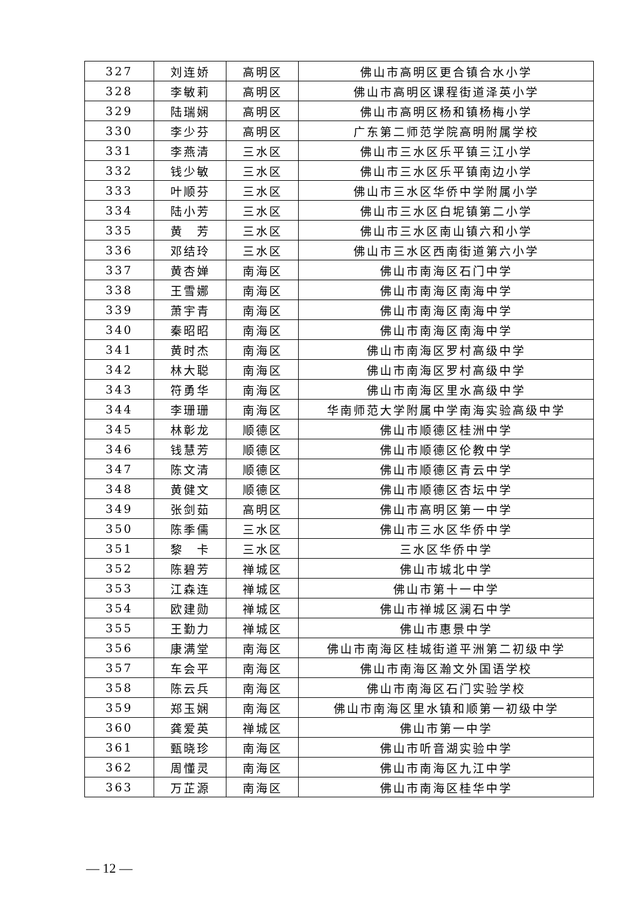| 327 | 刘连娇 | 高明区 | 佛山市高明区更合镇合水小学 |
| 328 | 李敏莉 | 高明区 | 佛山市高明区课程街道泽英小学 |
| 329 | 陆瑞娴 | 高明区 | 佛山市高明区杨和镇杨梅小学 |
| 330 | 李少芬 | 高明区 | 广东第二师范学院高明附属学校 |
| 331 | 李燕清 | 三水区 | 佛山市三水区乐平镇三江小学 |
| 332 | 钱少敏 | 三水区 | 佛山市三水区乐平镇南边小学 |
| 333 | 叶顺芬 | 三水区 | 佛山市三水区华侨中学附属小学 |
| 334 | 陆小芳 | 三水区 | 佛山市三水区白坭镇第二小学 |
| 335 | 黄 芳 | 三水区 | 佛山市三水区南山镇六和小学 |
| 336 | 邓结玲 | 三水区 | 佛山市三水区西南街道第六小学 |
| 337 | 黄杏婵 | 南海区 | 佛山市南海区石门中学 |
| 338 | 王雪娜 | 南海区 | 佛山市南海区南海中学 |
| 339 | 萧宇青 | 南海区 | 佛山市南海区南海中学 |
| 340 | 秦昭昭 | 南海区 | 佛山市南海区南海中学 |
| 341 | 黄时杰 | 南海区 | 佛山市南海区罗村高级中学 |
| 342 | 林大聪 | 南海区 | 佛山市南海区罗村高级中学 |
| 343 | 符勇华 | 南海区 | 佛山市南海区里水高级中学 |
| 344 | 李珊珊 | 南海区 | 华南师范大学附属中学南海实验高级中学 |
| 345 | 林彰龙 | 顺德区 | 佛山市顺德区桂洲中学 |
| 346 | 钱慧芳 | 顺德区 | 佛山市顺德区伦教中学 |
| 347 | 陈文清 | 顺德区 | 佛山市顺德区青云中学 |
| 348 | 黄健文 | 顺德区 | 佛山市顺德区杏坛中学 |
| 349 | 张剑茹 | 高明区 | 佛山市高明区第一中学 |
| 350 | 陈季儒 | 三水区 | 佛山市三水区华侨中学 |
| 351 | 黎 卡 | 三水区 | 三水区华侨中学 |
| 352 | 陈碧芳 | 禅城区 | 佛山市城北中学 |
| 353 | 江森连 | 禅城区 | 佛山市第十一中学 |
| 354 | 欧建勋 | 禅城区 | 佛山市禅城区澜石中学 |
| 355 | 王勤力 | 禅城区 | 佛山市惠景中学 |
| 356 | 康满堂 | 南海区 | 佛山市南海区桂城街道平洲第二初级中学 |
| 357 | 车会平 | 南海区 | 佛山市南海区瀚文外国语学校 |
| 358 | 陈云兵 | 南海区 | 佛山市南海区石门实验学校 |
| 359 | 郑玉娴 | 南海区 | 佛山市南海区里水镇和顺第一初级中学 |
| 360 | 龚爱英 | 禅城区 | 佛山市第一中学 |
| 361 | 甄晓珍 | 南海区 | 佛山市听音湖实验中学 |
| 362 | 周懂灵 | 南海区 | 佛山市南海区九江中学 |
| 363 | 万芷源 | 南海区 | 佛山市南海区桂华中学 |
— 12 —